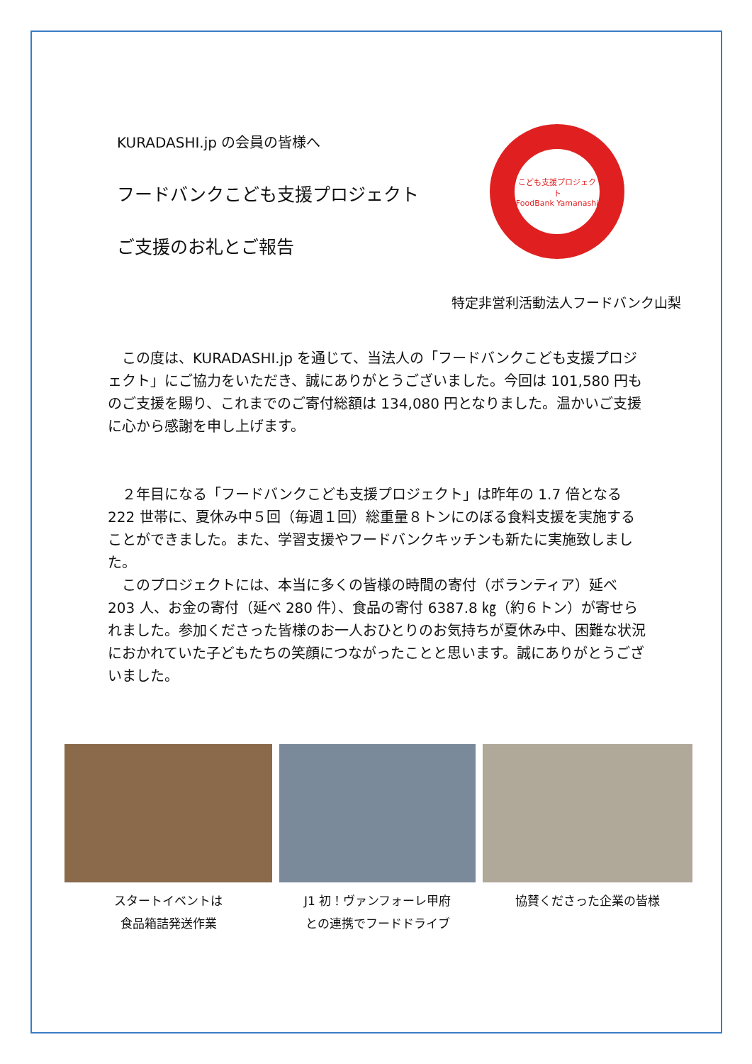KURADASHI.jp の会員の皆様へ
フードバンクこども支援プロジェクト
ご支援のお礼とご報告
こども支援プロジェクト
FoodBank Yamanashi
特定非営利活動法人フードバンク山梨
　この度は、KURADASHI.jp を通じて、当法人の「フードバンクこども支援プロジェクト」にご協力をいただき、誠にありがとうございました。今回は 101,580 円ものご支援を賜り、これまでのご寄付総額は 134,080 円となりました。温かいご支援に心から感謝を申し上げます。
　２年目になる「フードバンクこども支援プロジェクト」は昨年の 1.7 倍となる 222 世帯に、夏休み中５回（毎週１回）総重量８トンにのぼる食料支援を実施することができました。また、学習支援やフードバンクキッチンも新たに実施致しました。
　このプロジェクトには、本当に多くの皆様の時間の寄付（ボランティア）延べ 203 人、お金の寄付（延べ 280 件）、食品の寄付 6387.8 ㎏（約６トン）が寄せられました。参加くださった皆様のお一人おひとりのお気持ちが夏休み中、困難な状況におかれていた子どもたちの笑顔につながったことと思います。誠にありがとうございました。
スタートイベントは
食品箱詰発送作業
J1 初！ヴァンフォーレ甲府
との連携でフードドライブ
協賛くださった企業の皆様